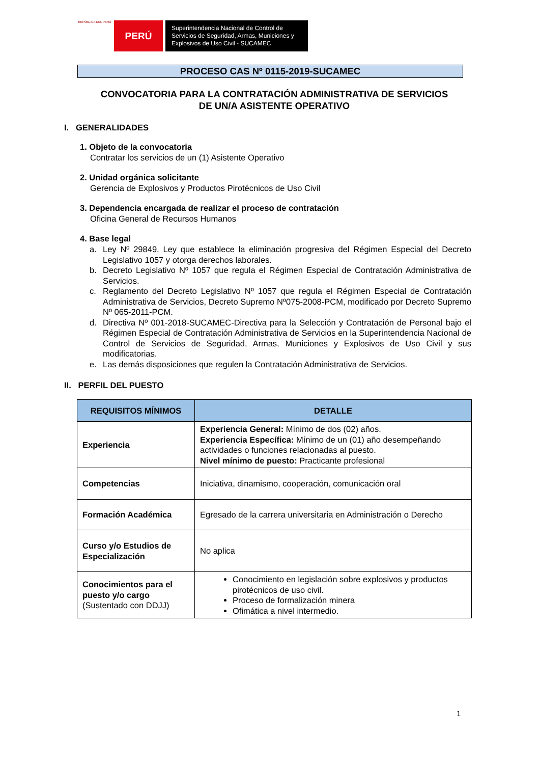REPÚBLICA DEL PERÚ
PERÚ
Superintendencia Nacional de Control de Servicios de Seguridad, Armas, Municiones y Explosivos de Uso Civil - SUCAMEC
PROCESO CAS Nº 0115-2019-SUCAMEC
CONVOCATORIA PARA LA CONTRATACIÓN ADMINISTRATIVA DE SERVICIOS
DE UN/A ASISTENTE OPERATIVO
I. GENERALIDADES
1. Objeto de la convocatoria
Contratar los servicios de un (1) Asistente Operativo
2. Unidad orgánica solicitante
Gerencia de Explosivos y Productos Pirotécnicos de Uso Civil
3. Dependencia encargada de realizar el proceso de contratación
Oficina General de Recursos Humanos
4. Base legal
a. Ley Nº 29849, Ley que establece la eliminación progresiva del Régimen Especial del Decreto Legislativo 1057 y otorga derechos laborales.
b. Decreto Legislativo Nº 1057 que regula el Régimen Especial de Contratación Administrativa de Servicios.
c. Reglamento del Decreto Legislativo Nº 1057 que regula el Régimen Especial de Contratación Administrativa de Servicios, Decreto Supremo Nº075-2008-PCM, modificado por Decreto Supremo Nº 065-2011-PCM.
d. Directiva Nº 001-2018-SUCAMEC-Directiva para la Selección y Contratación de Personal bajo el Régimen Especial de Contratación Administrativa de Servicios en la Superintendencia Nacional de Control de Servicios de Seguridad, Armas, Municiones y Explosivos de Uso Civil y sus modificatorias.
e. Las demás disposiciones que regulen la Contratación Administrativa de Servicios.
II. PERFIL DEL PUESTO
| REQUISITOS MÍNIMOS | DETALLE |
| --- | --- |
| Experiencia | Experiencia General: Mínimo de dos (02) años. Experiencia Específica: Mínimo de un (01) año desempeñando actividades o funciones relacionadas al puesto. Nivel mínimo de puesto: Practicante profesional |
| Competencias | Iniciativa, dinamismo, cooperación, comunicación oral |
| Formación Académica | Egresado de la carrera universitaria en Administración o Derecho |
| Curso y/o Estudios de Especialización | No aplica |
| Conocimientos para el puesto y/o cargo (Sustentado con DDJJ) | Conocimiento en legislación sobre explosivos y productos pirotécnicos de uso civil. Proceso de formalización minera Ofimática a nivel intermedio. |
1